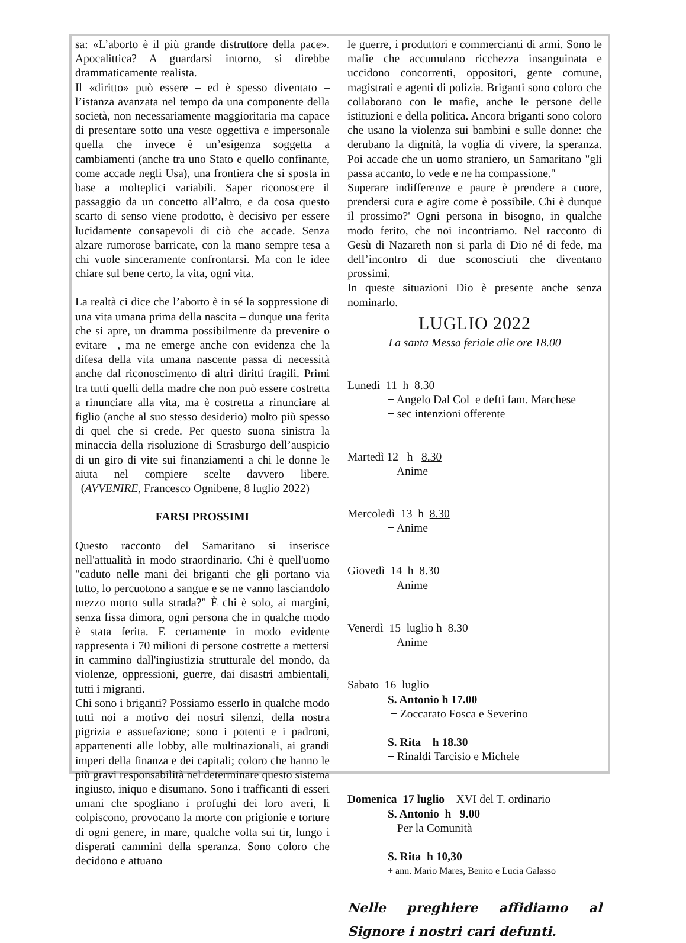sa: «L’aborto è il più grande distruttore della pace». Apocalittica? A guardarsi intorno, si direbbe drammaticamente realista.
Il «diritto» può essere – ed è spesso diventato – l’istanza avanzata nel tempo da una componente della società, non necessariamente maggioritaria ma capace di presentare sotto una veste oggettiva e impersonale quella che invece è un’esigenza soggetta a cambiamenti (anche tra uno Stato e quello confinante, come accade negli Usa), una frontiera che si sposta in base a molteplici variabili. Saper riconoscere il passaggio da un concetto all’altro, e da cosa questo scarto di senso viene prodotto, è decisivo per essere lucidamente consapevoli di ciò che accade. Senza alzare rumorose barricate, con la mano sempre tesa a chi vuole sinceramente confrontarsi. Ma con le idee chiare sul bene certo, la vita, ogni vita.
La realtà ci dice che l’aborto è in sé la soppressione di una vita umana prima della nascita – dunque una ferita che si apre, un dramma possibilmente da prevenire o evitare –, ma ne emerge anche con evidenza che la difesa della vita umana nascente passa di necessità anche dal riconoscimento di altri diritti fragili. Primi tra tutti quelli della madre che non può essere costretta a rinunciare alla vita, ma è costretta a rinunciare al figlio (anche al suo stesso desiderio) molto più spesso di quel che si crede. Per questo suona sinistra la minaccia della risoluzione di Strasburgo dell’auspicio di un giro di vite sui finanziamenti a chi le donne le aiuta nel compiere scelte davvero libere. (AVVENIRE, Francesco Ognibene, 8 luglio 2022)
FARSI PROSSIMI
Questo racconto del Samaritano si inserisce nell'attualità in modo straordinario. Chi è quell'uomo "caduto nelle mani dei briganti che gli portano via tutto, lo percuotono a sangue e se ne vanno lasciandolo mezzo morto sulla strada?" È chi è solo, ai margini, senza fissa dimora, ogni persona che in qualche modo è stata ferita. E certamente in modo evidente rappresenta i 70 milioni di persone costrette a mettersi in cammino dall'ingiustizia strutturale del mondo, da violenze, oppressioni, guerre, dai disastri ambientali, tutti i migranti.
Chi sono i briganti? Possiamo esserlo in qualche modo tutti noi a motivo dei nostri silenzi, della nostra pigrizia e assuefazione; sono i potenti e i padroni, appartenenti alle lobby, alle multinazionali, ai grandi imperi della finanza e dei capitali; coloro che hanno le più gravi responsabilità nel determinare questo sistema ingiusto, iniquo e disumano. Sono i trafficanti di esseri umani che spogliano i profughi dei loro averi, li colpiscono, provocano la morte con prigionie e torture di ogni genere, in mare, qualche volta sui tir, lungo i disperati cammini della speranza. Sono coloro che decidono e attuano
le guerre, i produttori e commercianti di armi. Sono le mafie che accumulano ricchezza insanguinata e uccidono concorrenti, oppositori, gente comune, magistrati e agenti di polizia. Briganti sono coloro che collaborano con le mafie, anche le persone delle istituzioni e della politica. Ancora briganti sono coloro che usano la violenza sui bambini e sulle donne: che derubano la dignità, la voglia di vivere, la speranza. Poi accade che un uomo straniero, un Samaritano "gli passa accanto, lo vede e ne ha compassione."
Superare indifferenze e paure è prendere a cuore, prendersi cura e agire come è possibile. Chi è dunque il prossimo?' Ogni persona in bisogno, in qualche modo ferito, che noi incontriamo. Nel racconto di Gesù di Nazareth non si parla di Dio né di fede, ma dell’incontro di due sconosciuti che diventano prossimi.
In queste situazioni Dio è presente anche senza nominarlo.
LUGLIO 2022
La santa Messa feriale alle ore 18.00
Lunedì 11 h 8.30
+ Angelo Dal Col e defti fam. Marchese
+ sec intenzioni offerente
Martedì 12 h 8.30
+ Anime
Mercoledì 13 h 8.30
+ Anime
Giovedì 14 h 8.30
+ Anime
Venerdì 15 luglio h 8.30
+ Anime
Sabato 16 luglio
S. Antonio h 17.00
+ Zoccarato Fosca e Severino
S. Rita h 18.30
+ Rinaldi Tarcisio e Michele
Domenica 17 luglio XVI del T. ordinario
S. Antonio h 9.00
+ Per la Comunità
S. Rita h 10,30
+ ann. Mario Mares, Benito e Lucia Galasso
Nelle preghiere affidiamo al Signore i nostri cari defunti.